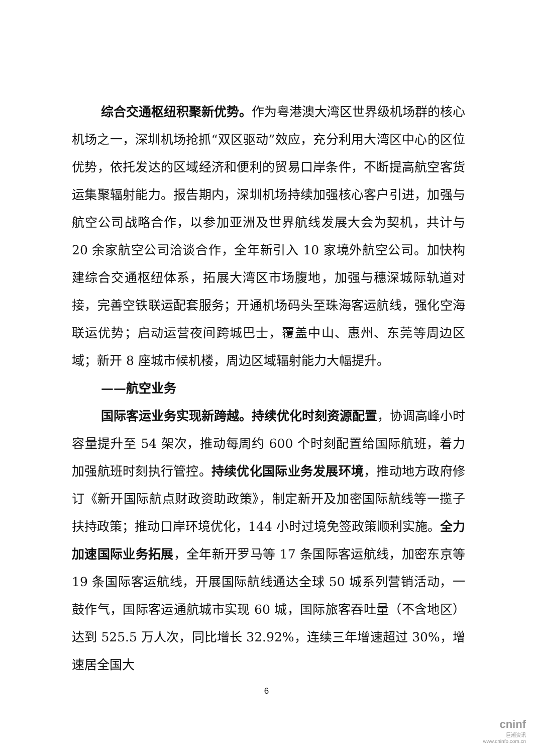综合交通枢纽积聚新优势。作为粤港澳大湾区世界级机场群的核心机场之一，深圳机场抢抓“双区驱动”效应，充分利用大湾区中心的区位优势，依托发达的区域经济和便利的贸易口岸条件，不断提高航空客货运集聚辐射能力。报告期内，深圳机场持续加强核心客户引进，加强与航空公司战略合作，以参加亚洲及世界航线发展大会为契机，共计与 20 余家航空公司洽谈合作，全年新引入 10 家境外航空公司。加快构建综合交通枢纽体系，拓展大湾区市场腹地，加强与穗深城际轨道对接，完善空铁联运配套服务；开通机场码头至珠海客运航线，强化空海联运优势；启动运营夜间跨城巴士，覆盖中山、惠州、东莞等周边区域；新开 8 座城市候机楼，周边区域辐射能力大幅提升。
——航空业务
国际客运业务实现新跨越。持续优化时刻资源配置，协调高峰小时容量提升至 54 架次，推动每周约 600 个时刻配置给国际航班，着力加强航班时刻执行管控。持续优化国际业务发展环境，推动地方政府修订《新开国际航点财政资助政策》，制定新开及加密国际航线等一揽子扶持政策；推动口岸环境优化，144 小时过境免签政策顺利实施。全力加速国际业务拓展，全年新开罗马等 17 条国际客运航线，加密东京等 19 条国际客运航线，开展国际航线通达全球 50 城系列营销活动，一鼓作气，国际客运通航城市实现 60 城，国际旅客吞吐量（不含地区）达到 525.5 万人次，同比增长 32.92%，连续三年增速超过 30%，增速居全国大
6
cninf
巨潮资讯
www.cninfo.com.cn